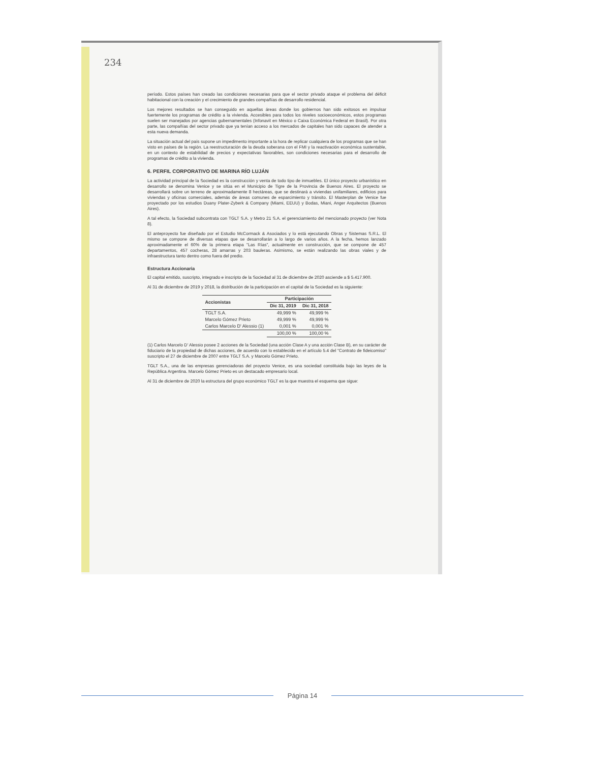234
período. Estos países han creado las condiciones necesarias para que el sector privado ataque el problema del déficit habitacional con la creación y el crecimiento de grandes compañías de desarrollo residencial.
Los mejores resultados se han conseguido en aquellas áreas donde los gobiernos han sido exitosos en impulsar fuertemente los programas de crédito a la vivienda. Accesibles para todos los niveles socioeconómicos, estos programas suelen ser manejados por agencias gubernamentales (Infonavit en México o Caixa Económica Federal en Brasil). Por otra parte, las compañías del sector privado que ya tenían acceso a los mercados de capitales han sido capaces de atender a esta nueva demanda.
La situación actual del país supone un impedimento importante a la hora de replicar cualquiera de los programas que se han visto en países de la región. La reestructuración de la deuda soberana con el FMI y la reactivación económica sustentable, en un contexto de estabilidad de precios y expectativas favorables, son condiciones necesarias para el desarrollo de programas de crédito a la vivienda.
6. PERFIL CORPORATIVO DE MARINA RÍO LUJÁN
La actividad principal de la Sociedad es la construcción y venta de todo tipo de inmuebles. El único proyecto urbanístico en desarrollo se denomina Venice y se sitúa en el Municipio de Tigre de la Provincia de Buenos Aires. El proyecto se desarrollará sobre un terreno de aproximadamente 8 hectáreas, que se destinará a viviendas unifamiliares, edificios para viviendas y oficinas comerciales, además de áreas comunes de esparcimiento y tránsito. El Masterplan de Venice fue proyectado por los estudios Duany Plater-Zyberk & Company (Miami, EEUU) y Bodas, Miani, Anger Arquitectos (Buenos Aires).
A tal efecto, la Sociedad subcontrata con TGLT S.A. y Metro 21 S.A. el gerenciamiento del mencionado proyecto (ver Nota 8).
El anteproyecto fue diseñado por el Estudio McCormack & Asociados y lo está ejecutando Obras y Sistemas S.R.L. El mismo se compone de diversas etapas que se desarrollarán a lo largo de varios años. A la fecha, hemos lanzado aproximadamente el 60% de la primera etapa "Las Rías", actualmente en construcción, que se compone de 457 departamentos, 457 cocheras, 28 amarras y 203 bauleras. Asimismo, se están realizando las obras viales y de infraestructura tanto dentro como fuera del predio.
Estructura Accionaria
El capital emitido, suscripto, integrado e inscripto de la Sociedad al 31 de diciembre de 2020 asciende a $ 5.417.900.
Al 31 de diciembre de 2019 y 2018, la distribución de la participación en el capital de la Sociedad es la siguiente:
| Accionistas | Participación | |
| --- | --- | --- |
| | Dic 31, 2019 | Dic 31, 2018 |
| TGLT S.A. | 49,999 % | 49,999 % |
| Marcelo Gómez Prieto | 49,999 % | 49,999 % |
| Carlos Marcelo D' Alessio (1) | 0,001 % | 0,001 % |
| | 100,00 % | 100,00 % |
(1) Carlos Marcelo D' Alessio posee 2 acciones de la Sociedad (una acción Clase A y una acción Clase B), en su carácter de fiduciario de la propiedad de dichas acciones, de acuerdo con lo establecido en el artículo 5.4 del "Contrato de fideicomiso" suscripto el 27 de diciembre de 2007 entre TGLT S.A. y Marcelo Gómez Prieto.
TGLT S.A., una de las empresas gerenciadoras del proyecto Venice, es una sociedad constituida bajo las leyes de la República Argentina. Marcelo Gómez Prieto es un destacado empresario local.
Al 31 de diciembre de 2020 la estructura del grupo económico TGLT es la que muestra el esquema que sigue:
Página 14